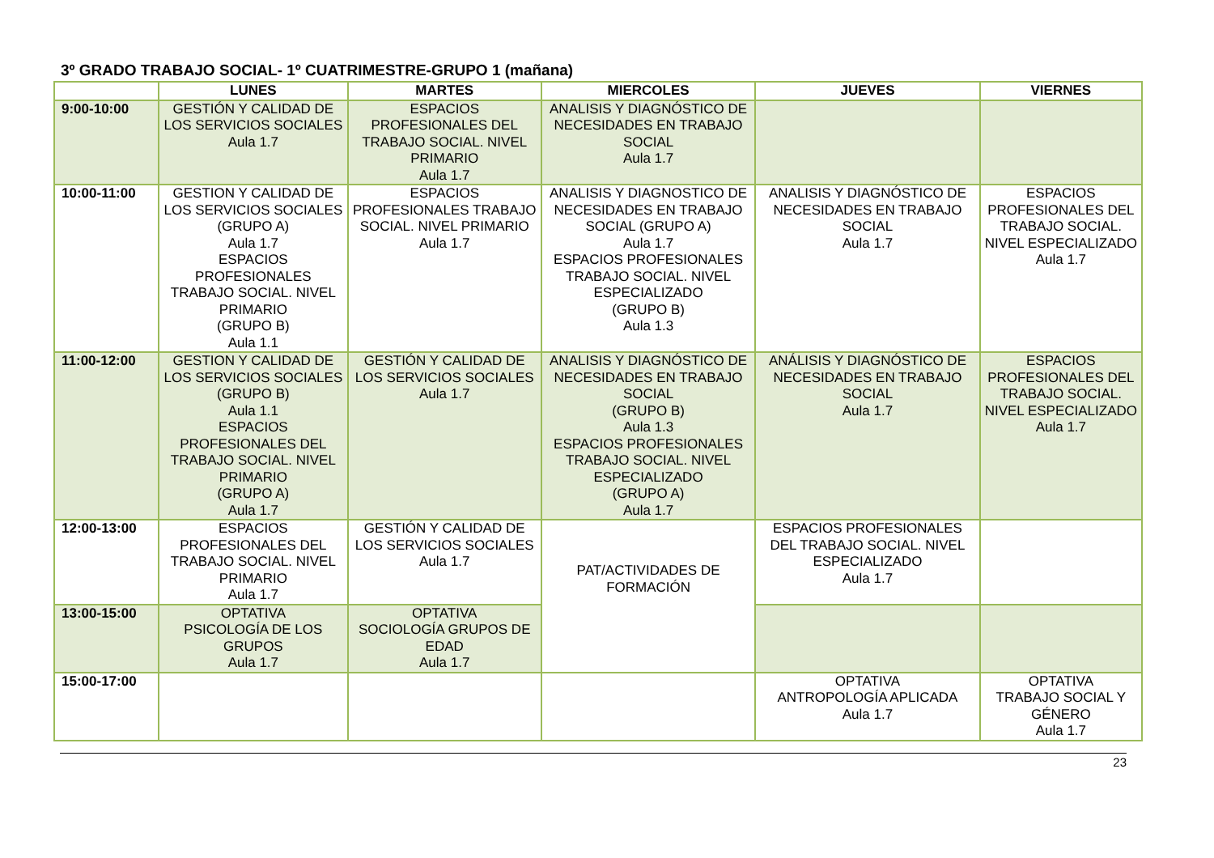3º GRADO TRABAJO SOCIAL- 1º CUATRIMESTRE-GRUPO 1 (mañana)
| | LUNES | MARTES | MIERCOLES | JUEVES | VIERNES |
| --- | --- | --- | --- | --- | --- |
| 9:00-10:00 | GESTIÓN Y CALIDAD DE LOS SERVICIOS SOCIALES Aula 1.7 | ESPACIOS PROFESIONALES DEL TRABAJO SOCIAL. NIVEL PRIMARIO Aula 1.7 | ANALISIS Y DIAGNÓSTICO DE NECESIDADES EN TRABAJO SOCIAL Aula 1.7 | | |
| 10:00-11:00 | GESTION Y CALIDAD DE LOS SERVICIOS SOCIALES (GRUPO A) Aula 1.7 ESPACIOS PROFESIONALES TRABAJO SOCIAL. NIVEL PRIMARIO (GRUPO B) Aula 1.1 | ESPACIOS PROFESIONALES TRABAJO SOCIAL. NIVEL PRIMARIO Aula 1.7 | ANALISIS Y DIAGNOSTICO DE NECESIDADES EN TRABAJO SOCIAL (GRUPO A) Aula 1.7 ESPACIOS PROFESIONALES TRABAJO SOCIAL. NIVEL ESPECIALIZADO (GRUPO B) Aula 1.3 | ANALISIS Y DIAGNÓSTICO DE NECESIDADES EN TRABAJO SOCIAL Aula 1.7 | ESPACIOS PROFESIONALES DEL TRABAJO SOCIAL. NIVEL ESPECIALIZADO Aula 1.7 |
| 11:00-12:00 | GESTION Y CALIDAD DE LOS SERVICIOS SOCIALES (GRUPO B) Aula 1.1 ESPACIOS PROFESIONALES DEL TRABAJO SOCIAL. NIVEL PRIMARIO (GRUPO A) Aula 1.7 | GESTIÓN Y CALIDAD DE LOS SERVICIOS SOCIALES Aula 1.7 | ANALISIS Y DIAGNÓSTICO DE NECESIDADES EN TRABAJO SOCIAL (GRUPO B) Aula 1.3 ESPACIOS PROFESIONALES TRABAJO SOCIAL. NIVEL ESPECIALIZADO (GRUPO A) Aula 1.7 | ANÁLISIS Y DIAGNÓSTICO DE NECESIDADES EN TRABAJO SOCIAL Aula 1.7 | ESPACIOS PROFESIONALES DEL TRABAJO SOCIAL. NIVEL ESPECIALIZADO Aula 1.7 |
| 12:00-13:00 | ESPACIOS PROFESIONALES DEL TRABAJO SOCIAL. NIVEL PRIMARIO Aula 1.7 | GESTIÓN Y CALIDAD DE LOS SERVICIOS SOCIALES Aula 1.7 | PAT/ACTIVIDADES DE FORMACIÓN | ESPACIOS PROFESIONALES DEL TRABAJO SOCIAL. NIVEL ESPECIALIZADO Aula 1.7 | |
| 13:00-15:00 | OPTATIVA PSICOLOGÍA DE LOS GRUPOS Aula 1.7 | OPTATIVA SOCIOLOGÍA GRUPOS DE EDAD Aula 1.7 | | | |
| 15:00-17:00 | | | | OPTATIVA ANTROPOLOGÍA APLICADA Aula 1.7 | OPTATIVA TRABAJO SOCIAL Y GÉNERO Aula 1.7 |
23